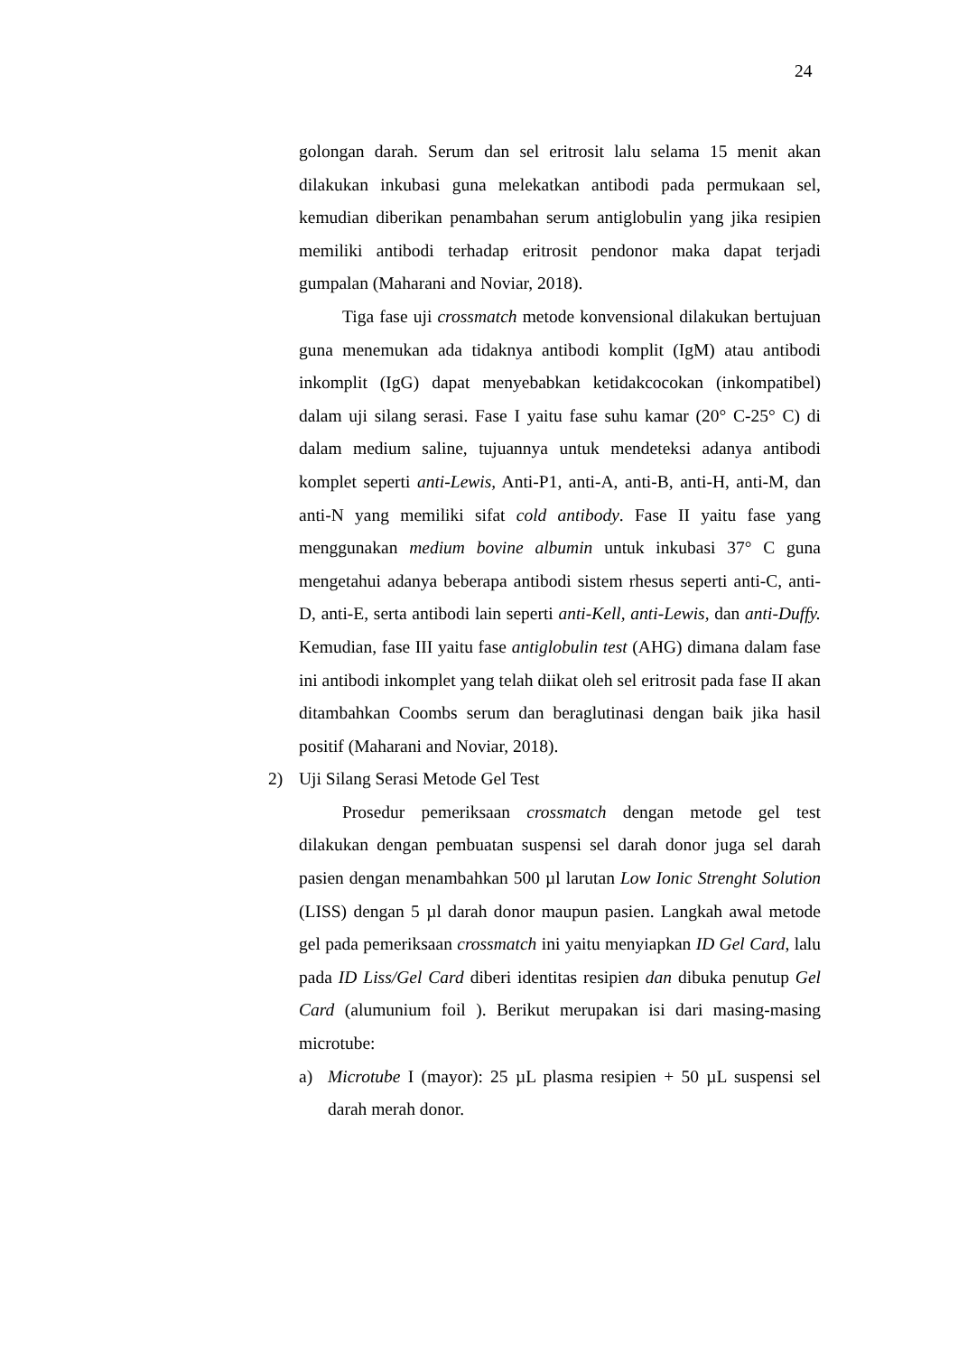24
golongan darah. Serum dan sel eritrosit lalu selama 15 menit akan dilakukan inkubasi guna melekatkan antibodi pada permukaan sel, kemudian diberikan penambahan serum antiglobulin yang jika resipien memiliki antibodi terhadap eritrosit pendonor maka dapat terjadi gumpalan (Maharani and Noviar, 2018).
Tiga fase uji crossmatch metode konvensional dilakukan bertujuan guna menemukan ada tidaknya antibodi komplit (IgM) atau antibodi inkomplit (IgG) dapat menyebabkan ketidakcocokan (inkompatibel) dalam uji silang serasi. Fase I yaitu fase suhu kamar (20° C-25° C) di dalam medium saline, tujuannya untuk mendeteksi adanya antibodi komplet seperti anti-Lewis, Anti-P1, anti-A, anti-B, anti-H, anti-M, dan anti-N yang memiliki sifat cold antibody. Fase II yaitu fase yang menggunakan medium bovine albumin untuk inkubasi 37° C guna mengetahui adanya beberapa antibodi sistem rhesus seperti anti-C, anti-D, anti-E, serta antibodi lain seperti anti-Kell, anti-Lewis, dan anti-Duffy. Kemudian, fase III yaitu fase antiglobulin test (AHG) dimana dalam fase ini antibodi inkomplet yang telah diikat oleh sel eritrosit pada fase II akan ditambahkan Coombs serum dan beraglutinasi dengan baik jika hasil positif (Maharani and Noviar, 2018).
2) Uji Silang Serasi Metode Gel Test
Prosedur pemeriksaan crossmatch dengan metode gel test dilakukan dengan pembuatan suspensi sel darah donor juga sel darah pasien dengan menambahkan 500 µl larutan Low Ionic Strenght Solution (LISS) dengan 5 µl darah donor maupun pasien. Langkah awal metode gel pada pemeriksaan crossmatch ini yaitu menyiapkan ID Gel Card, lalu pada ID Liss/Gel Card diberi identitas resipien dan dibuka penutup Gel Card (alumunium foil ). Berikut merupakan isi dari masing-masing microtube:
a) Microtube I (mayor): 25 µL plasma resipien + 50 µL suspensi sel darah merah donor.